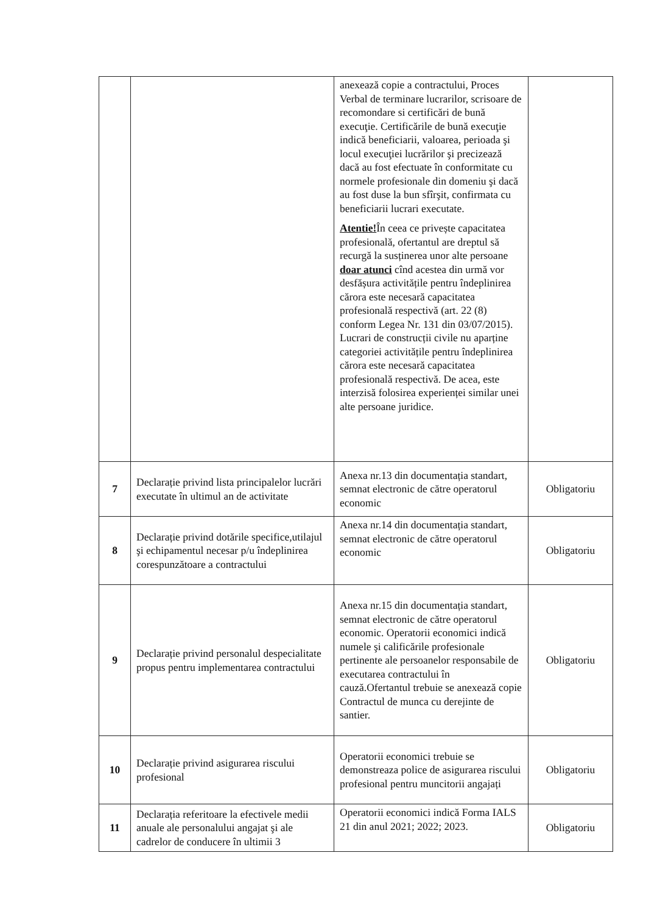| | | anexează copie a contractului, Proces Verbal de terminare lucrarilor, scrisoare de recomondare si certificări de bună execuţie. Certificările de bună execuţie indică beneficiarii, valoarea, perioada şi locul execuţiei lucrărilor şi precizează dacă au fost efectuate în conformitate cu normele profesionale din domeniu şi dacă au fost duse la bun sfîrşit, confirmata cu beneficiarii lucrari executate. Atentie! În ceea ce privește capacitatea profesională, ofertantul are dreptul să recurgă la susținerea unor alte persoane doar atunci cînd acestea din urmă vor desfășura activitățile pentru îndeplinirea cărora este necesară capacitatea profesională respectivă (art. 22 (8) conform Legea Nr. 131 din 03/07/2015). Lucrari de construcții civile nu aparține categoriei activitățile pentru îndeplinirea cărora este necesară capacitatea profesională respectivă. De acea, este interzisă folosirea experienței similar unei alte persoane juridice. | |
| 7 | Declarație privind lista principalelor lucrări executate în ultimul an de activitate | Anexa nr.13 din documentația standart, semnat electronic de către operatorul economic | Obligatoriu |
| 8 | Declarație privind dotările specifice,utilajul şi echipamentul necesar p/u îndeplinirea corespunzătoare a contractului | Anexa nr.14 din documentația standart, semnat electronic de către operatorul economic | Obligatoriu |
| 9 | Declarație privind personalul despecialitate propus pentru implementarea contractului | Anexa nr.15 din documentația standart, semnat electronic de către operatorul economic. Operatorii economici indică numele şi calificările profesionale pertinente ale persoanelor responsabile de executarea contractului în cauză.Ofertantul trebuie se anexează copie Contractul de munca cu derejinte de santier. | Obligatoriu |
| 10 | Declarație privind asigurarea riscului profesional | Operatorii economici trebuie se demonstreaza police de asigurarea riscului profesional pentru muncitorii angajați | Obligatoriu |
| 11 | Declarația referitoare la efectivele medii anuale ale personalului angajat şi ale cadrelor de conducere în ultimii 3 | Operatorii economici indică Forma IALS 21 din anul 2021; 2022; 2023. | Obligatoriu |